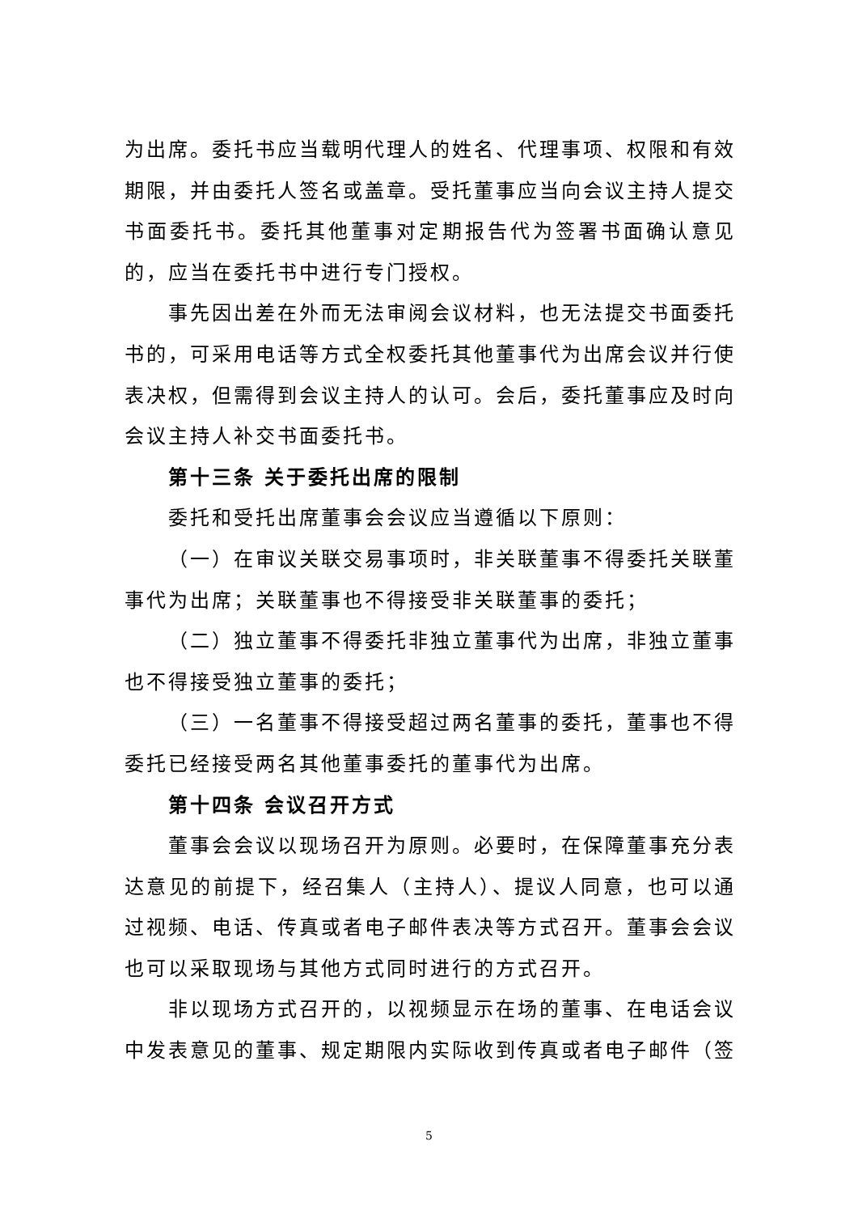为出席。委托书应当载明代理人的姓名、代理事项、权限和有效期限，并由委托人签名或盖章。受托董事应当向会议主持人提交书面委托书。委托其他董事对定期报告代为签署书面确认意见的，应当在委托书中进行专门授权。
事先因出差在外而无法审阅会议材料，也无法提交书面委托书的，可采用电话等方式全权委托其他董事代为出席会议并行使表决权，但需得到会议主持人的认可。会后，委托董事应及时向会议主持人补交书面委托书。
第十三条 关于委托出席的限制
委托和受托出席董事会会议应当遵循以下原则：
（一）在审议关联交易事项时，非关联董事不得委托关联董事代为出席；关联董事也不得接受非关联董事的委托；
（二）独立董事不得委托非独立董事代为出席，非独立董事也不得接受独立董事的委托；
（三）一名董事不得接受超过两名董事的委托，董事也不得委托已经接受两名其他董事委托的董事代为出席。
第十四条 会议召开方式
董事会会议以现场召开为原则。必要时，在保障董事充分表达意见的前提下，经召集人（主持人）、提议人同意，也可以通过视频、电话、传真或者电子邮件表决等方式召开。董事会会议也可以采取现场与其他方式同时进行的方式召开。
非以现场方式召开的，以视频显示在场的董事、在电话会议中发表意见的董事、规定期限内实际收到传真或者电子邮件（签
5